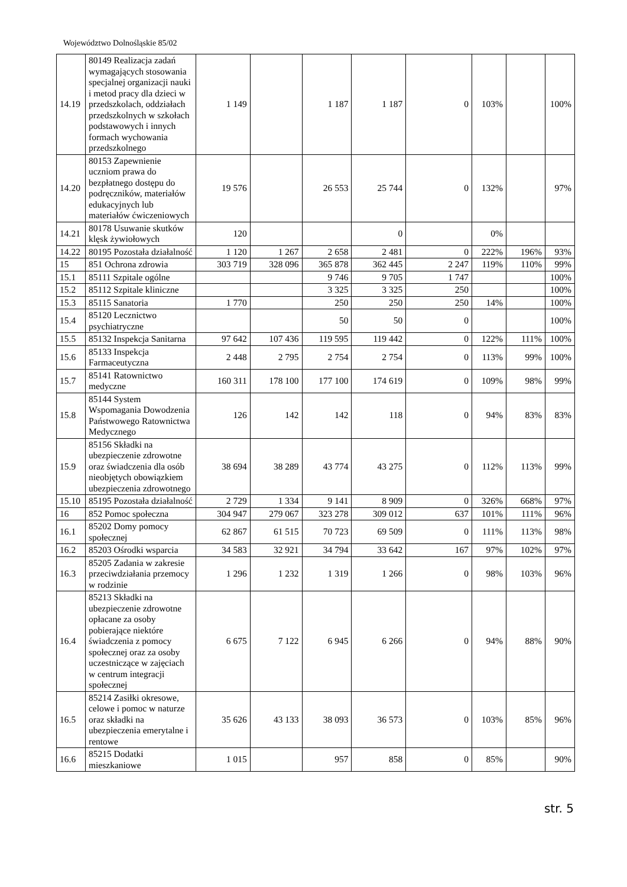Województwo Dolnośląskie 85/02
| 14.19 | 80149 Realizacja zadań wymagających stosowania specjalnej organizacji nauki i metod pracy dla dzieci w przedszkolach, oddziałach przedszkolnych w szkołach podstawowych i innych formach wychowania przedszkolnego | 1 149 | | 1 187 | 1 187 | 0 | 103% | | 100% |
| 14.20 | 80153 Zapewnienie uczniom prawa do bezpłatnego dostępu do podręczników, materiałów edukacyjnych lub materiałów ćwiczeniowych | 19 576 | | 26 553 | 25 744 | 0 | 132% | | 97% |
| 14.21 | 80178 Usuwanie skutków klęsk żywiołowych | 120 | | | 0 | | 0% | | |
| 14.22 | 80195 Pozostała działalność | 1 120 | 1 267 | 2 658 | 2 481 | 0 | 222% | 196% | 93% |
| 15 | 851 Ochrona zdrowia | 303 719 | 328 096 | 365 878 | 362 445 | 2 247 | 119% | 110% | 99% |
| 15.1 | 85111 Szpitale ogólne | | | 9 746 | 9 705 | 1 747 | | | 100% |
| 15.2 | 85112 Szpitale kliniczne | | | 3 325 | 3 325 | 250 | | | 100% |
| 15.3 | 85115 Sanatoria | 1 770 | | 250 | 250 | 250 | 14% | | 100% |
| 15.4 | 85120 Lecznictwo psychiatryczne | | | 50 | 50 | 0 | | | 100% |
| 15.5 | 85132 Inspekcja Sanitarna | 97 642 | 107 436 | 119 595 | 119 442 | 0 | 122% | 111% | 100% |
| 15.6 | 85133 Inspekcja Farmaceutyczna | 2 448 | 2 795 | 2 754 | 2 754 | 0 | 113% | 99% | 100% |
| 15.7 | 85141 Ratownictwo medyczne | 160 311 | 178 100 | 177 100 | 174 619 | 0 | 109% | 98% | 99% |
| 15.8 | 85144 System Wspomagania Dowodzenia Państwowego Ratownictwa Medycznego | 126 | 142 | 142 | 118 | 0 | 94% | 83% | 83% |
| 15.9 | 85156 Składki na ubezpieczenie zdrowotne oraz świadczenia dla osób nieobjętych obowiązkiem ubezpieczenia zdrowotnego | 38 694 | 38 289 | 43 774 | 43 275 | 0 | 112% | 113% | 99% |
| 15.10 | 85195 Pozostała działalność | 2 729 | 1 334 | 9 141 | 8 909 | 0 | 326% | 668% | 97% |
| 16 | 852 Pomoc społeczna | 304 947 | 279 067 | 323 278 | 309 012 | 637 | 101% | 111% | 96% |
| 16.1 | 85202 Domy pomocy społecznej | 62 867 | 61 515 | 70 723 | 69 509 | 0 | 111% | 113% | 98% |
| 16.2 | 85203 Ośrodki wsparcia | 34 583 | 32 921 | 34 794 | 33 642 | 167 | 97% | 102% | 97% |
| 16.3 | 85205 Zadania w zakresie przeciwdziałania przemocy w rodzinie | 1 296 | 1 232 | 1 319 | 1 266 | 0 | 98% | 103% | 96% |
| 16.4 | 85213 Składki na ubezpieczenie zdrowotne opłacane za osoby pobierające niektóre świadczenia z pomocy społecznej oraz za osoby uczestniczące w zajęciach w centrum integracji społecznej | 6 675 | 7 122 | 6 945 | 6 266 | 0 | 94% | 88% | 90% |
| 16.5 | 85214 Zasiłki okresowe, celowe i pomoc w naturze oraz składki na ubezpieczenia emerytalne i rentowe | 35 626 | 43 133 | 38 093 | 36 573 | 0 | 103% | 85% | 96% |
| 16.6 | 85215 Dodatki mieszkaniowe | 1 015 | | 957 | 858 | 0 | 85% | | 90% |
str. 5